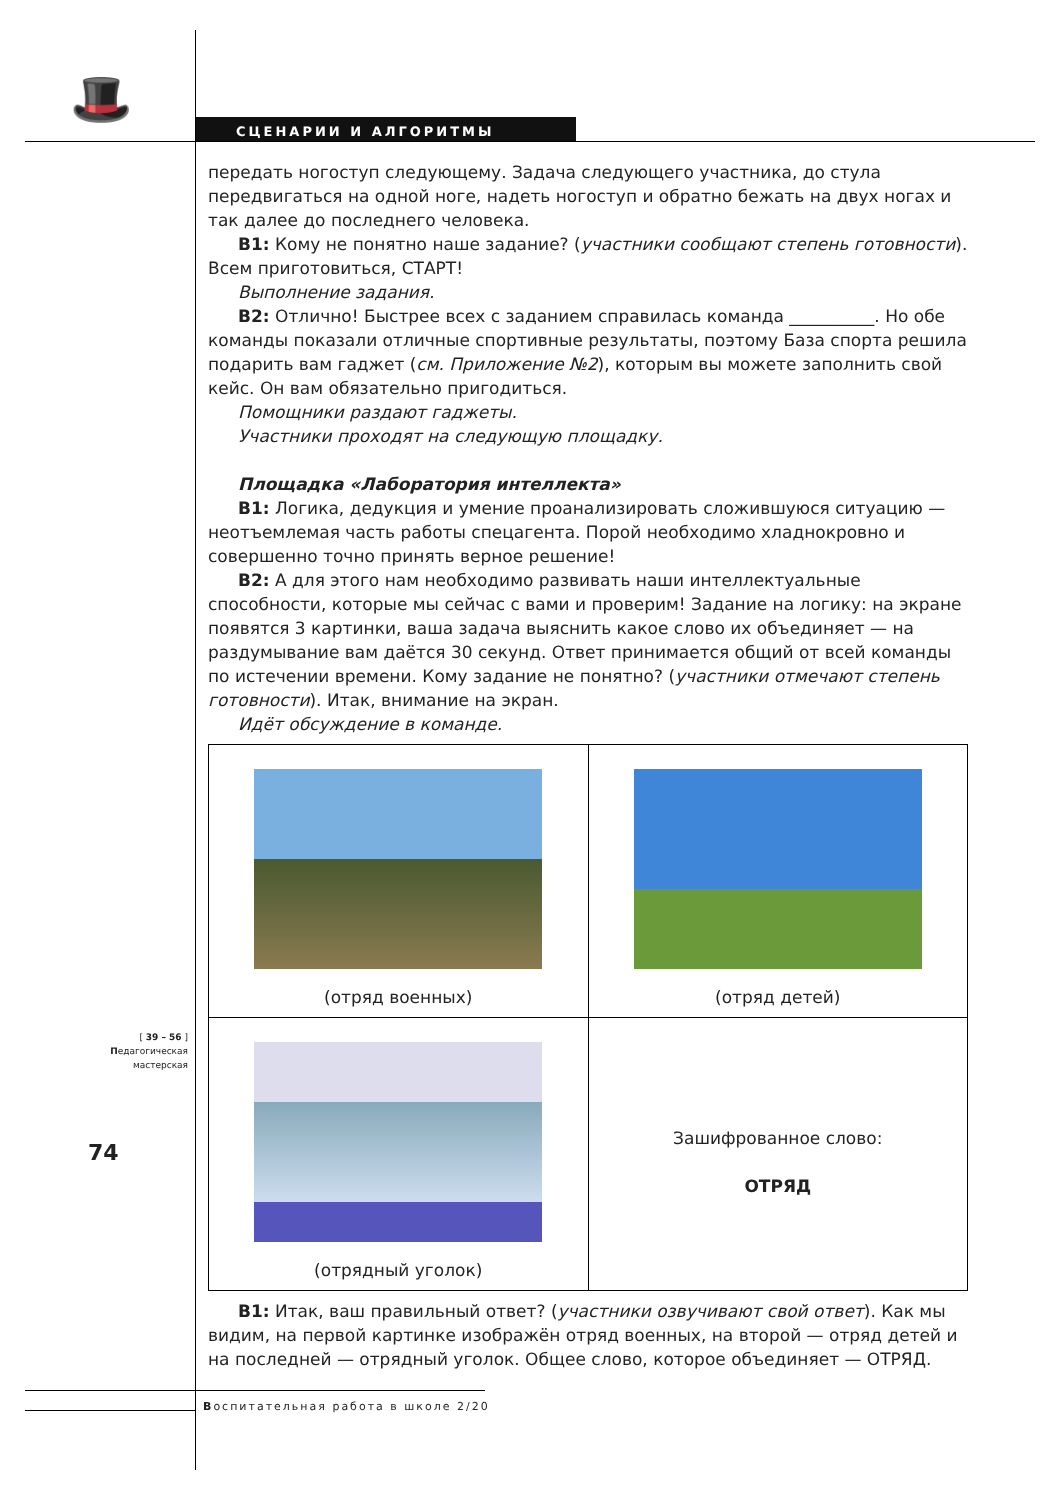🎩 СЦЕНАРИИ И АЛГОРИТМЫ
передать ногоступ следующему. Задача следующего участника, до стула передвигаться на одной ноге, надеть ногоступ и обратно бежать на двух ногах и так далее до последнего человека.
В1: Кому не понятно наше задание? (участники сообщают степень готовности). Всем приготовиться, СТАРТ!
Выполнение задания.
В2: Отлично! Быстрее всех с заданием справилась команда __________. Но обе команды показали отличные спортивные результаты, поэтому База спорта решила подарить вам гаджет (см. Приложение №2), которым вы можете заполнить свой кейс. Он вам обязательно пригодиться.
Помощники раздают гаджеты.
Участники проходят на следующую площадку.
Площадка «Лаборатория интеллекта»
В1: Логика, дедукция и умение проанализировать сложившуюся ситуацию — неотъемлемая часть работы спецагента. Порой необходимо хладнокровно и совершенно точно принять верное решение!
В2: А для этого нам необходимо развивать наши интеллектуальные способности, которые мы сейчас с вами и проверим! Задание на логику: на экране появятся 3 картинки, ваша задача выяснить какое слово их объединяет — на раздумывание вам даётся 30 секунд. Ответ принимается общий от всей команды по истечении времени. Кому задание не понятно? (участники отмечают степень готовности). Итак, внимание на экран.
Идёт обсуждение в команде.
| (отряд военных) | (отряд детей) |
| (отрядный уголок) | Зашифрованное слово: ОТРЯД |
В1: Итак, ваш правильный ответ? (участники озвучивают свой ответ). Как мы видим, на первой картинке изображён отряд военных, на второй — отряд детей и на последней — отрядный уголок. Общее слово, которое объединяет — ОТРЯД.
[ 39 – 56 ]
Педагогическая
мастерская
74
Воспитательная работа в школе 2/20